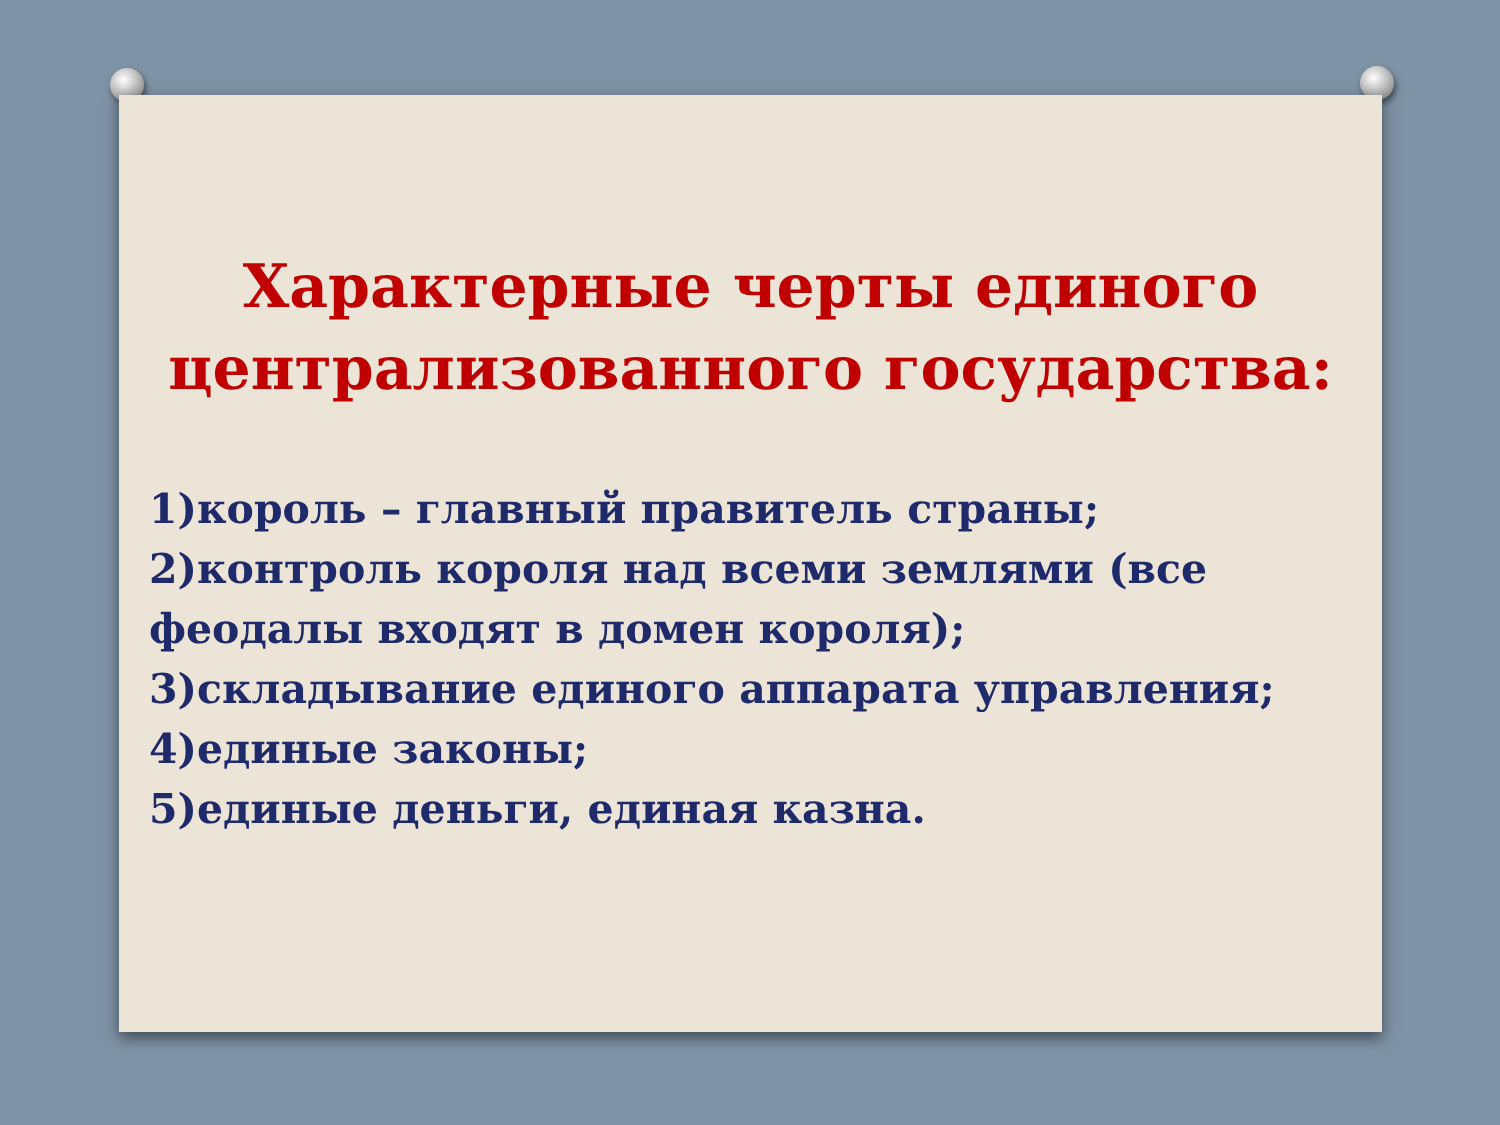Характерные черты единого
централизованного государства:
1)король – главный правитель страны;
2)контроль короля над всеми землями (все феодалы входят в домен короля);
3)складывание единого аппарата управления;
4)единые законы;
5)единые деньги, единая казна.